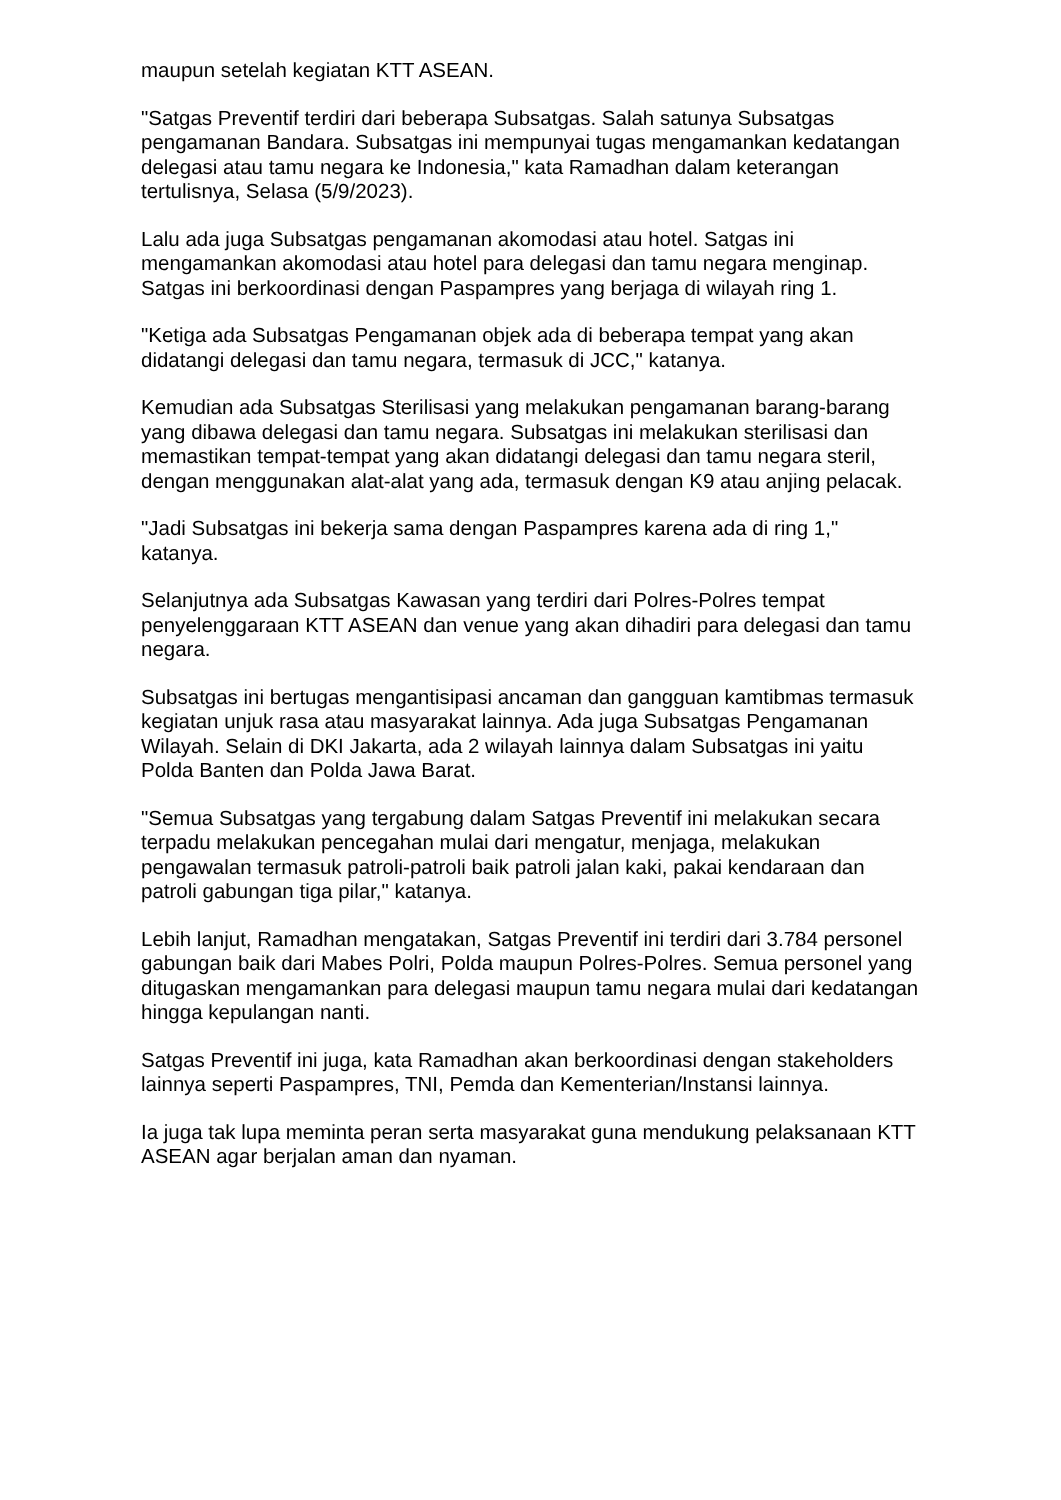maupun setelah kegiatan KTT ASEAN.
"Satgas Preventif terdiri dari beberapa Subsatgas. Salah satunya Subsatgas pengamanan Bandara. Subsatgas ini mempunyai tugas mengamankan kedatangan delegasi atau tamu negara ke Indonesia," kata Ramadhan dalam keterangan tertulisnya, Selasa (5/9/2023).
Lalu ada juga Subsatgas pengamanan akomodasi atau hotel. Satgas ini mengamankan akomodasi atau hotel para delegasi dan tamu negara menginap. Satgas ini berkoordinasi dengan Paspampres yang berjaga di wilayah ring 1.
"Ketiga ada Subsatgas Pengamanan objek ada di beberapa tempat yang akan didatangi delegasi dan tamu negara, termasuk di JCC," katanya.
Kemudian ada Subsatgas Sterilisasi yang melakukan pengamanan barang-barang yang dibawa delegasi dan tamu negara. Subsatgas ini melakukan sterilisasi dan memastikan tempat-tempat yang akan didatangi delegasi dan tamu negara steril, dengan menggunakan alat-alat yang ada, termasuk dengan K9 atau anjing pelacak.
"Jadi Subsatgas ini bekerja sama dengan Paspampres karena ada di ring 1," katanya.
Selanjutnya ada Subsatgas Kawasan yang terdiri dari Polres-Polres tempat penyelenggaraan KTT ASEAN dan venue yang akan dihadiri para delegasi dan tamu negara.
Subsatgas ini bertugas mengantisipasi ancaman dan gangguan kamtibmas termasuk kegiatan unjuk rasa atau masyarakat lainnya. Ada juga Subsatgas Pengamanan Wilayah. Selain di DKI Jakarta, ada 2 wilayah lainnya dalam Subsatgas ini yaitu Polda Banten dan Polda Jawa Barat.
"Semua Subsatgas yang tergabung dalam Satgas Preventif ini melakukan secara terpadu melakukan pencegahan mulai dari mengatur, menjaga, melakukan pengawalan termasuk patroli-patroli baik patroli jalan kaki, pakai kendaraan dan patroli gabungan tiga pilar," katanya.
Lebih lanjut, Ramadhan mengatakan, Satgas Preventif ini terdiri dari 3.784 personel gabungan baik dari Mabes Polri, Polda maupun Polres-Polres. Semua personel yang ditugaskan mengamankan para delegasi maupun tamu negara mulai dari kedatangan hingga kepulangan nanti.
Satgas Preventif ini juga, kata Ramadhan akan berkoordinasi dengan stakeholders lainnya seperti Paspampres, TNI, Pemda dan Kementerian/Instansi lainnya.
Ia juga tak lupa meminta peran serta masyarakat guna mendukung pelaksanaan KTT ASEAN agar berjalan aman dan nyaman.